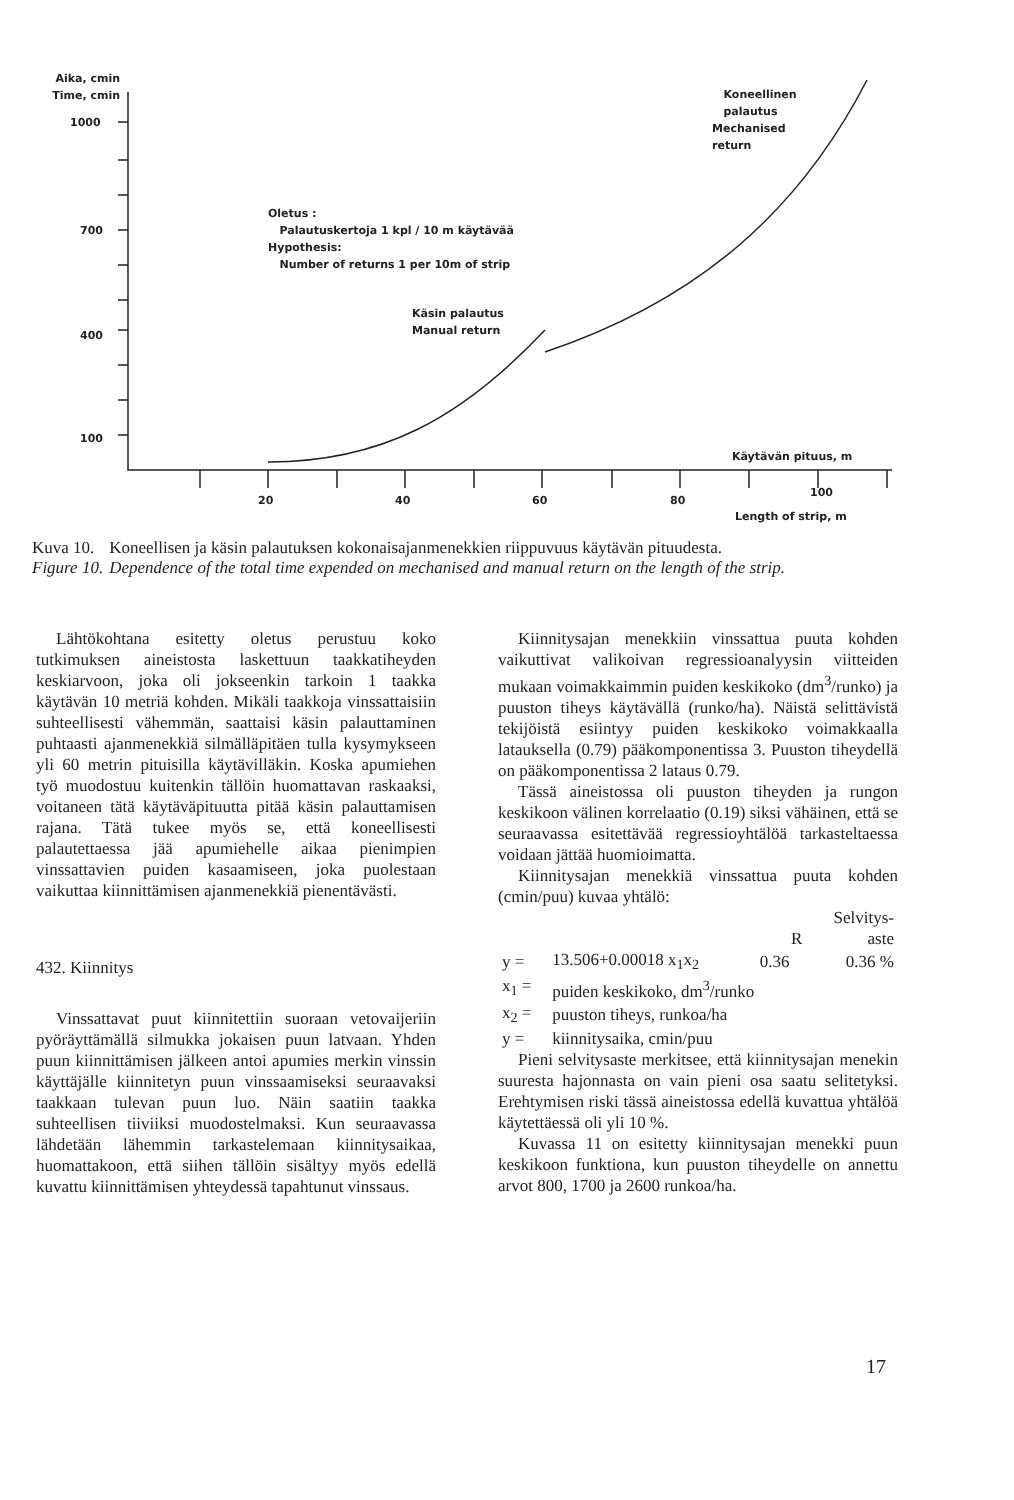Aika, cmin
Time, cmin
1000
700
400
100
Oletus :
Palautuskertoja 1 kpl / 10 m käytävää
Hypothesis:
Number of returns 1 per 10m of strip
Käsin palautus
Manual return
Koneellinen
palautus
Mechanised
return
Käytävän pituus, m
20 40 60 80
100
Length of strip, m
| Kuva 10. | Koneellisen ja käsin palautuksen kokonaisajanmenekkien riippuvuus käytävän pituudesta. |
| Figure 10. | Dependence of the total time expended on mechanised and manual return on the length of the strip. |
Lähtökohtana esitetty oletus perustuu koko tutkimuksen aineistosta laskettuun taakkatiheyden keskiarvoon, joka oli jokseenkin tarkoin 1 taakka käytävän 10 metriä kohden. Mikäli taakkoja vinssattaisiin suhteellisesti vähemmän, saattaisi käsin palauttaminen puhtaasti ajanmenekkiä silmälläpitäen tulla kysymykseen yli 60 metrin pituisilla käytävilläkin. Koska apumiehen työ muodostuu kuitenkin tällöin huomattavan raskaaksi, voitaneen tätä käytäväpituutta pitää käsin palauttamisen rajana. Tätä tukee myös se, että koneellisesti palautettaessa jää apumiehelle aikaa pienimpien vinssattavien puiden kasaamiseen, joka puolestaan vaikuttaa kiinnittämisen ajanmenekkiä pienentävästi.
432. Kiinnitys
Vinssattavat puut kiinnitettiin suoraan vetovaijeriin pyöräyttämällä silmukka jokaisen puun latvaan. Yhden puun kiinnittämisen jälkeen antoi apumies merkin vinssin käyttäjälle kiinnitetyn puun vinssaamiseksi seuraavaksi taakkaan tulevan puun luo. Näin saatiin taakka suhteellisen tiiviiksi muodostelmaksi. Kun seuraavassa lähdetään lähemmin tarkastelemaan kiinnitysaikaa, huomattakoon, että siihen tällöin sisältyy myös edellä kuvattu kiinnittämisen yhteydessä tapahtunut vinssaus.
Kiinnitysajan menekkiin vinssattua puuta kohden vaikuttivat valikoivan regressioanalyysin viitteiden mukaan voimakkaimmin puiden keskikoko (dm<sup>3</sup>/runko) ja puuston tiheys käytävällä (runko/ha). Näistä selittävistä tekijöistä esiintyy puiden keskikoko voimakkaalla latauksella (0.79) pääkomponentissa 3. Puuston tiheydellä on pääkomponentissa 2 lataus 0.79.
Tässä aineistossa oli puuston tiheyden ja rungon keskikoon välinen korrelaatio (0.19) siksi vähäinen, että se seuraavassa esitettävää regressioyhtälöä tarkasteltaessa voidaan jättää huomioimatta.
Kiinnitysajan menekkiä vinssattua puuta kohden (cmin/puu) kuvaa yhtälö:
| | | | Selvitys- |
| | | R | aste |
| y = | 13.506+0.00018 x<sub>1</sub>x<sub>2</sub> | 0.36 | 0.36 % |
| x<sub>1</sub> = | puiden keskikoko, dm<sup>3</sup>/runko | | |
| x<sub>2</sub> = | puuston tiheys, runkoa/ha | | |
| y = | kiinnitysaika, cmin/puu | | |
Pieni selvitysaste merkitsee, että kiinnitysajan menekin suuresta hajonnasta on vain pieni osa saatu selitetyksi. Erehtymisen riski tässä aineistossa edellä kuvattua yhtälöä käytettäessä oli yli 10 %.
Kuvassa 11 on esitetty kiinnitysajan menekki puun keskikoon funktiona, kun puuston tiheydelle on annettu arvot 800, 1700 ja 2600 runkoa/ha.
17